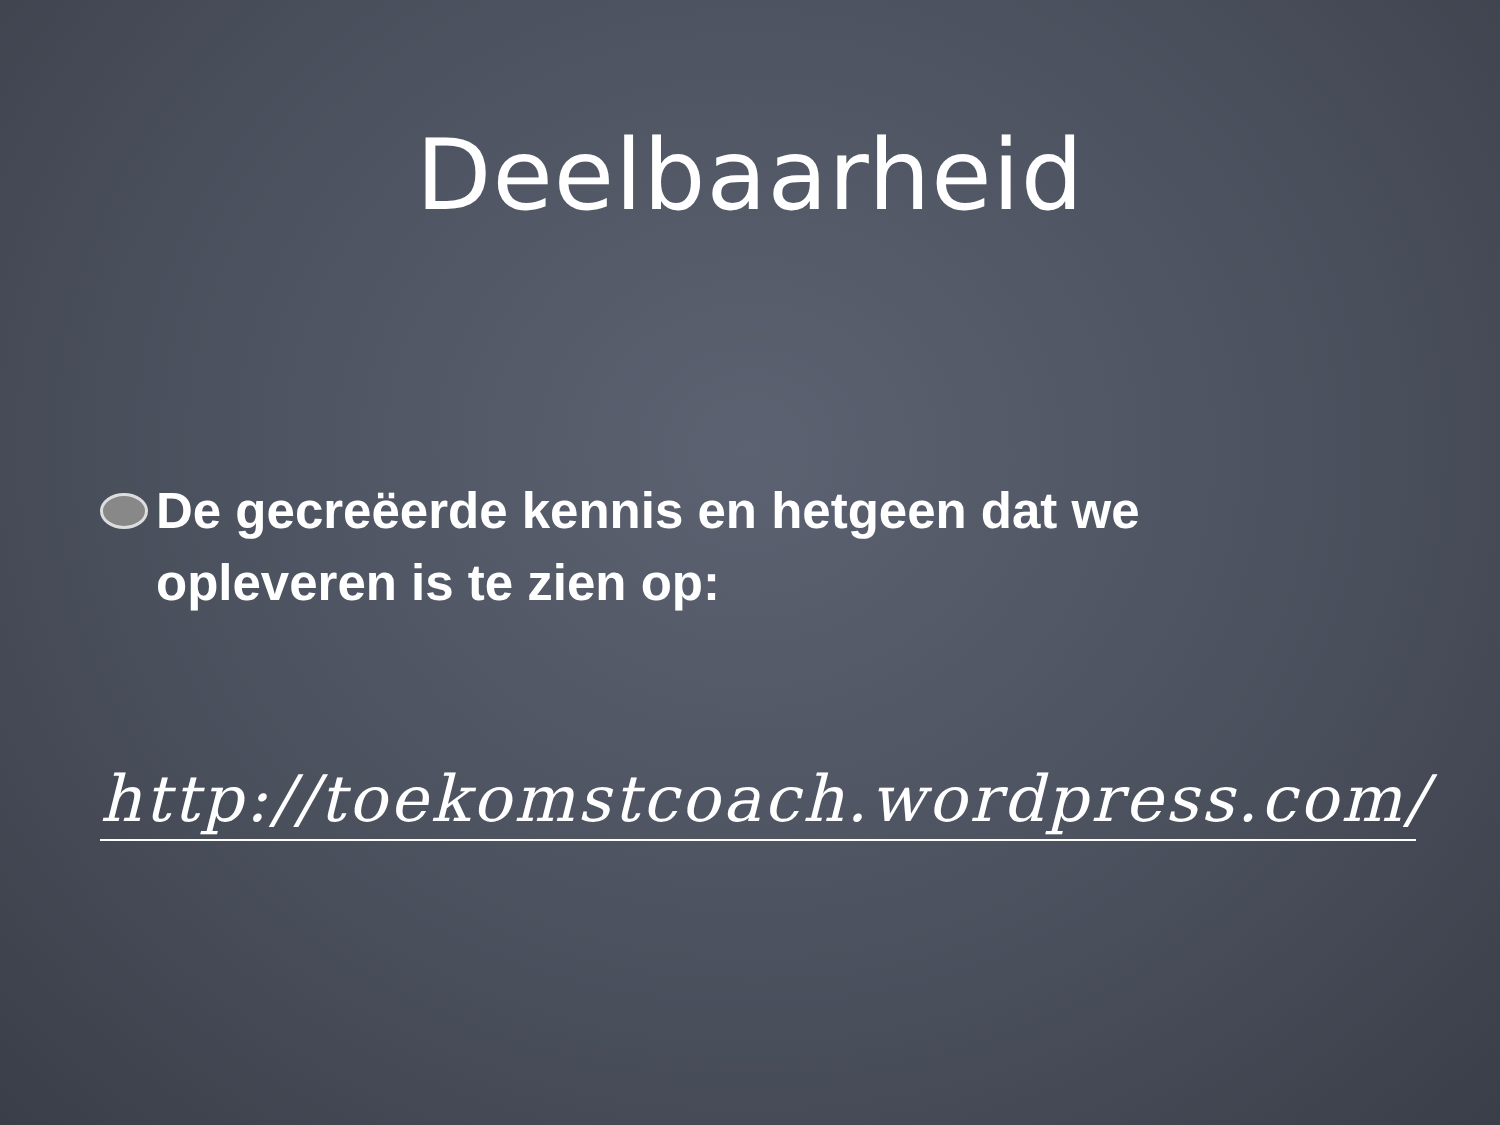Deelbaarheid
De gecreëerde kennis en hetgeen dat we opleveren is te zien op:
http://toekomstcoach.wordpress.com/